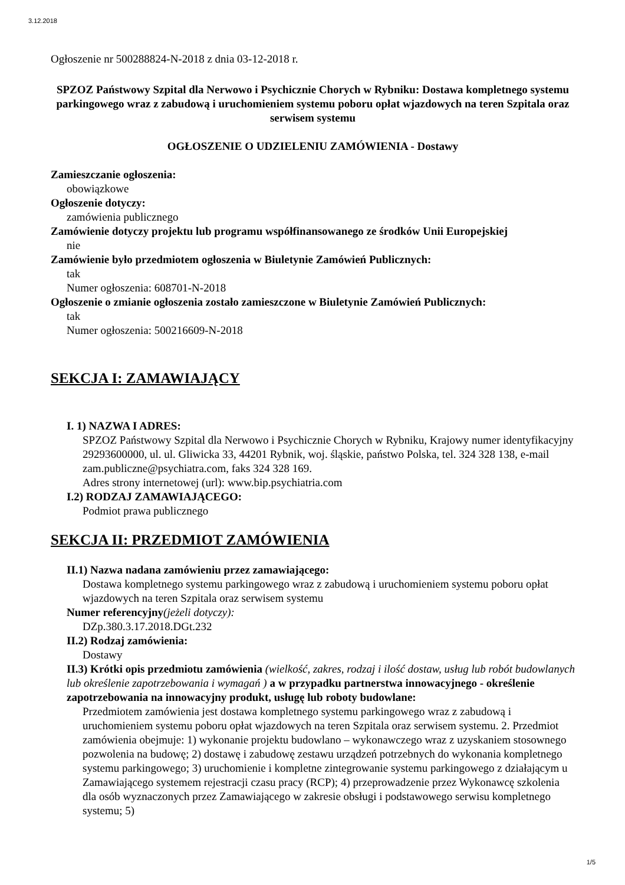3.12.2018
Ogłoszenie nr 500288824-N-2018 z dnia 03-12-2018 r.
SPZOZ Państwowy Szpital dla Nerwowo i Psychicznie Chorych w Rybniku: Dostawa kompletnego systemu parkingowego wraz z zabudową i uruchomieniem systemu poboru opłat wjazdowych na teren Szpitala oraz serwisem systemu
OGŁOSZENIE O UDZIELENIU ZAMÓWIENIA - Dostawy
Zamieszczanie ogłoszenia:
obowiązkowe
Ogłoszenie dotyczy:
zamówienia publicznego
Zamówienie dotyczy projektu lub programu współfinansowanego ze środków Unii Europejskiej
nie
Zamówienie było przedmiotem ogłoszenia w Biuletynie Zamówień Publicznych:
tak
Numer ogłoszenia: 608701-N-2018
Ogłoszenie o zmianie ogłoszenia zostało zamieszczone w Biuletynie Zamówień Publicznych:
tak
Numer ogłoszenia: 500216609-N-2018
SEKCJA I: ZAMAWIAJĄCY
I. 1) NAZWA I ADRES:
SPZOZ Państwowy Szpital dla Nerwowo i Psychicznie Chorych w Rybniku, Krajowy numer identyfikacyjny 29293600000, ul. ul. Gliwicka 33, 44201 Rybnik, woj. śląskie, państwo Polska, tel. 324 328 138, e-mail zam.publiczne@psychiatra.com, faks 324 328 169.
Adres strony internetowej (url): www.bip.psychiatria.com
I.2) RODZAJ ZAMAWIAJĄCEGO:
Podmiot prawa publicznego
SEKCJA II: PRZEDMIOT ZAMÓWIENIA
II.1) Nazwa nadana zamówieniu przez zamawiającego:
Dostawa kompletnego systemu parkingowego wraz z zabudową i uruchomieniem systemu poboru opłat wjazdowych na teren Szpitala oraz serwisem systemu
Numer referencyjny(jeżeli dotyczy):
DZp.380.3.17.2018.DGt.232
II.2) Rodzaj zamówienia:
Dostawy
II.3) Krótki opis przedmiotu zamówienia (wielkość, zakres, rodzaj i ilość dostaw, usług lub robót budowlanych lub określenie zapotrzebowania i wymagań ) a w przypadku partnerstwa innowacyjnego - określenie zapotrzebowania na innowacyjny produkt, usługę lub roboty budowlane:
Przedmiotem zamówienia jest dostawa kompletnego systemu parkingowego wraz z zabudową i uruchomieniem systemu poboru opłat wjazdowych na teren Szpitala oraz serwisem systemu. 2. Przedmiot zamówienia obejmuje: 1) wykonanie projektu budowlano – wykonawczego wraz z uzyskaniem stosownego pozwolenia na budowę; 2) dostawę i zabudowę zestawu urządzeń potrzebnych do wykonania kompletnego systemu parkingowego; 3) uruchomienie i kompletne zintegrowanie systemu parkingowego z działającym u Zamawiającego systemem rejestracji czasu pracy (RCP); 4) przeprowadzenie przez Wykonawcę szkolenia dla osób wyznaczonych przez Zamawiającego w zakresie obsługi i podstawowego serwisu kompletnego systemu; 5)
1/5